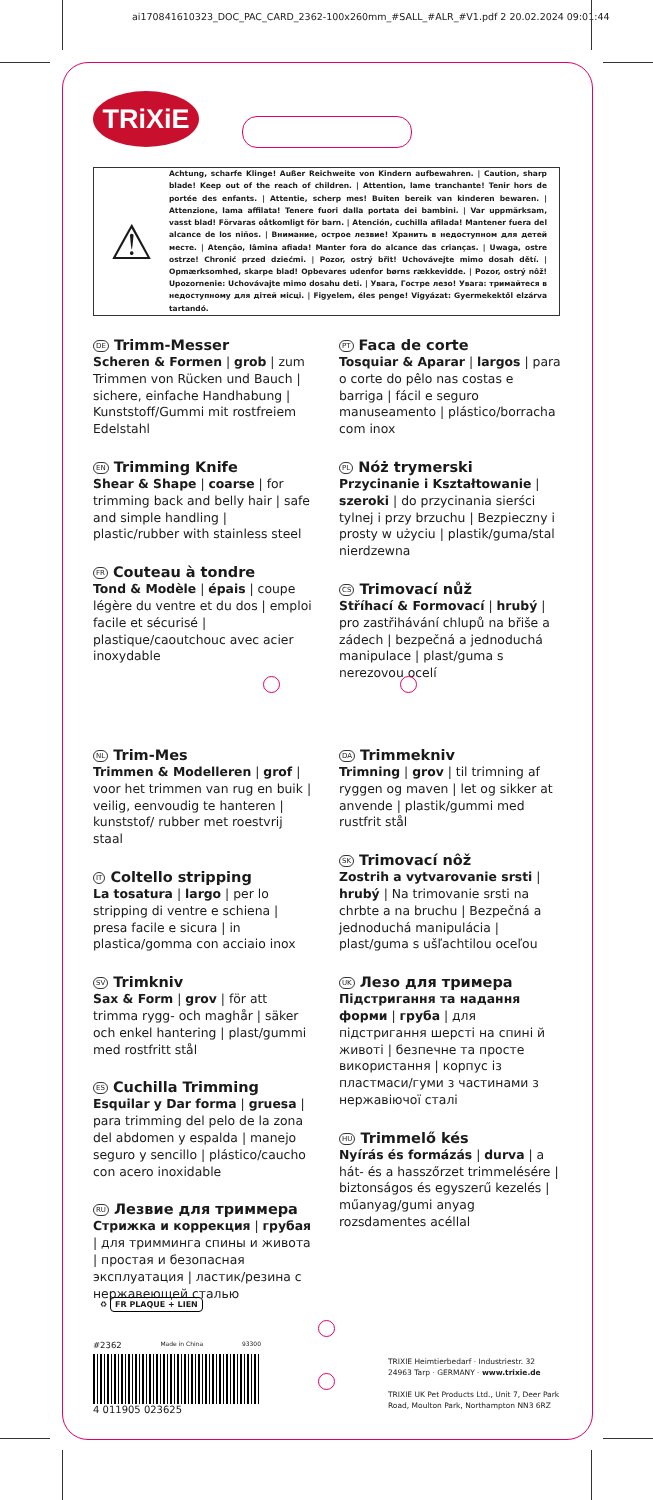ai170841610323_DOC_PAC_CARD_2362-100x260mm_#SALL_#ALR_#V1.pdf 2 20.02.2024 09:01:44
TRiXiE
⚠
Achtung, scharfe Klinge! Außer Reichweite von Kindern aufbewahren. | Caution, sharp blade! Keep out of the reach of children. | Attention, lame tranchante! Tenir hors de portée des enfants. | Attentie, scherp mes! Buiten bereik van kinderen bewaren. | Attenzione, lama affilata! Tenere fuori dalla portata dei bambini. | Var uppmärksam, vasst blad! Förvaras oåtkomligt för barn. | Atención, cuchilla afilada! Mantener fuera del alcance de los niños. | Внимание, острое лезвие! Хранить в недоступном для детей месте. | Atenção, lâmina afiada! Manter fora do alcance das crianças. | Uwaga, ostre ostrze! Chronić przed dziećmi. | Pozor, ostrý břit! Uchovávejte mimo dosah dětí. | Opmærksomhed, skarpe blad! Opbevares udenfor børns rækkevidde. | Pozor, ostrý nôž! Upozornenie: Uchovávajte mimo dosahu deti. | Увага, Гостре лезо! Увага: тримайтеся в недоступному для дітей місці. | Figyelem, éles penge! Vigyázat: Gyermekektől elzárva tartandó.
DE Trimm-Messer
Scheren & Formen | grob | zum Trimmen von Rücken und Bauch | sichere, einfache Handhabung | Kunststoff/Gummi mit rostfreiem Edelstahl
EN Trimming Knife
Shear & Shape | coarse | for trimming back and belly hair | safe and simple handling | plastic/rubber with stainless steel
FR Couteau à tondre
Tond & Modèle | épais | coupe légère du ventre et du dos | emploi facile et sécurisé | plastique/caoutchouc avec acier inoxydable
PT Faca de corte
Tosquiar & Aparar | largos | para o corte do pêlo nas costas e barriga | fácil e seguro manuseamento | plástico/borracha com inox
PL Nóż trymerski
Przycinanie i Kształtowanie | szeroki | do przycinania sierści tylnej i przy brzuchu | Bezpieczny i prosty w użyciu | plastik/guma/stal nierdzewna
CS Trimovací nůž
Stříhací & Formovací | hrubý | pro zastřihávání chlupů na břiše a zádech | bezpečná a jednoduchá manipulace | plast/guma s nerezovou ocelí
NL Trim-Mes
Trimmen & Modelleren | grof | voor het trimmen van rug en buik | veilig, eenvoudig te hanteren | kunststof/ rubber met roestvrij staal
IT Coltello stripping
La tosatura | largo | per lo stripping di ventre e schiena | presa facile e sicura | in plastica/gomma con acciaio inox
SV Trimkniv
Sax & Form | grov | för att trimma rygg- och maghår | säker och enkel hantering | plast/gummi med rostfritt stål
ES Cuchilla Trimming
Esquilar y Dar forma | gruesa | para trimming del pelo de la zona del abdomen y espalda | manejo seguro y sencillo | plástico/caucho con acero inoxidable
RU Лезвие для триммера
Стрижка и коррекция | грубая | для тримминга спины и живота | простая и безопасная эксплуатация | ластик/резина с нержавеющей сталью
DA Trimmekniv
Trimning | grov | til trimning af ryggen og maven | let og sikker at anvende | plastik/gummi med rustfrit stål
SK Trimovací nôž
Zostrih a vytvarovanie srsti | hrubý | Na trimovanie srsti na chrbte a na bruchu | Bezpečná a jednoduchá manipulácia | plast/guma s ušľachtilou oceľou
UK Лезо для тримера
Підстригання та надання форми | груба | для підстригання шерсті на спині й животі | безпечне та просте використання | корпус із пластмаси/гуми з частинами з нержавіючої сталі
HU Trimmelő kés
Nyírás és formázás | durva | a hát- és a hasszőrzet trimmelésére | biztonságos és egyszerű kezelés | műanyag/gumi anyag rozsdamentes acéllal
♻ FR PLAQUE + LIEN
#2362 Made in China 93300
4 011905 023625
TRIXIE Heimtierbedarf · Industriestr. 32
24963 Tarp · GERMANY · www.trixie.de
TRIXIE UK Pet Products Ltd., Unit 7, Deer Park
Road, Moulton Park, Northampton NN3 6RZ